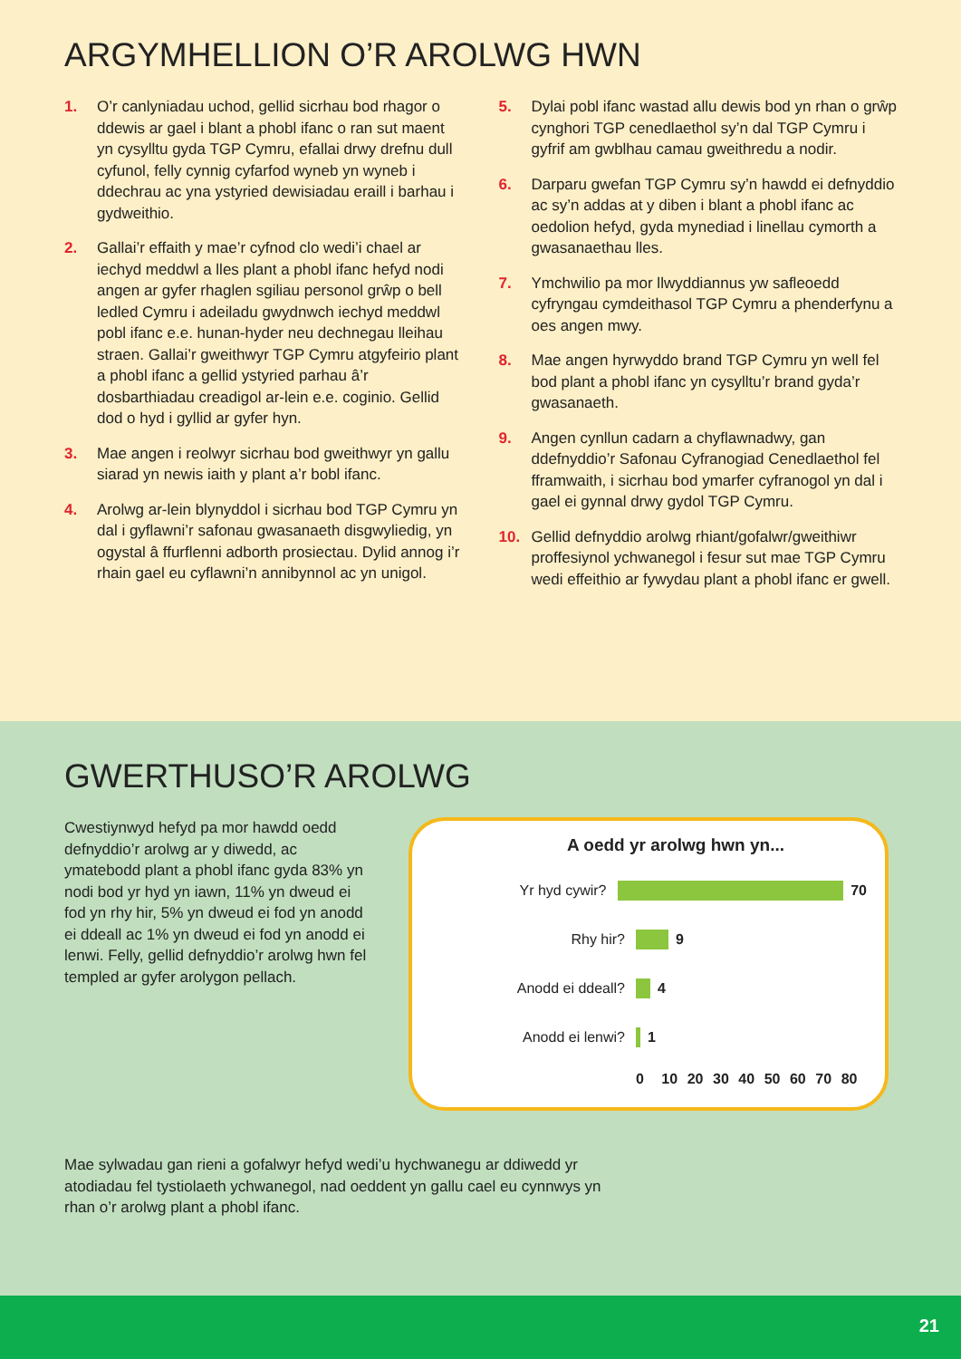ARGYMHELLION O’R AROLWG HWN
1. O’r canlyniadau uchod, gellid sicrhau bod rhagor o ddewis ar gael i blant a phobl ifanc o ran sut maent yn cysylltu gyda TGP Cymru, efallai drwy drefnu dull cyfunol, felly cynnig cyfarfod wyneb yn wyneb i ddechrau ac yna ystyried dewisiadau eraill i barhau i gydweithio.
2. Gallai’r effaith y mae’r cyfnod clo wedi’i chael ar iechyd meddwl a lles plant a phobl ifanc hefyd nodi angen ar gyfer rhaglen sgiliau personol grŵp o bell ledled Cymru i adeiladu gwydnwch iechyd meddwl pobl ifanc e.e. hunan-hyder neu dechnegau lleihau straen. Gallai’r gweithwyr TGP Cymru atgyfeirio plant a phobl ifanc a gellid ystyried parhau â’r dosbarthiadau creadigol ar-lein e.e. coginio. Gellid dod o hyd i gyllid ar gyfer hyn.
3. Mae angen i reolwyr sicrhau bod gweithwyr yn gallu siarad yn newis iaith y plant a’r bobl ifanc.
4. Arolwg ar-lein blynyddol i sicrhau bod TGP Cymru yn dal i gyflawni’r safonau gwasanaeth disgwyliedig, yn ogystal â ffurflenni adborth prosiectau. Dylid annog i’r rhain gael eu cyflawni’n annibynnol ac yn unigol.
5. Dylai pobl ifanc wastad allu dewis bod yn rhan o grŵp cynghori TGP cenedlaethol sy’n dal TGP Cymru i gyfrif am gwblhau camau gweithredu a nodir.
6. Darparu gwefan TGP Cymru sy’n hawdd ei defnyddio ac sy’n addas at y diben i blant a phobl ifanc ac oedolion hefyd, gyda mynediad i linellau cymorth a gwasanaethau lles.
7. Ymchwilio pa mor llwyddiannus yw safleoedd cyfryngau cymdeithasol TGP Cymru a phenderfynu a oes angen mwy.
8. Mae angen hyrwyddo brand TGP Cymru yn well fel bod plant a phobl ifanc yn cysylltu’r brand gyda’r gwasanaeth.
9. Angen cynllun cadarn a chyflawnadwy, gan ddefnyddio’r Safonau Cyfranogiad Cenedlaethol fel fframwaith, i sicrhau bod ymarfer cyfranogol yn dal i gael ei gynnal drwy gydol TGP Cymru.
10. Gellid defnyddio arolwg rhiant/gofalwr/gweithiwr proffesiynol ychwanegol i fesur sut mae TGP Cymru wedi effeithio ar fywydau plant a phobl ifanc er gwell.
GWERTHUSO’R AROLWG
Cwestiynwyd hefyd pa mor hawdd oedd defnyddio’r arolwg ar y diwedd, ac ymatebodd plant a phobl ifanc gyda 83% yn nodi bod yr hyd yn iawn, 11% yn dweud ei fod yn rhy hir, 5% yn dweud ei fod yn anodd ei ddeall ac 1% yn dweud ei fod yn anodd ei lenwi. Felly, gellid defnyddio’r arolwg hwn fel templed ar gyfer arolygon pellach.
A oedd yr arolwg hwn yn...
Yr hyd cywir? 70
Rhy hir? 9
Anodd ei ddeall? 4
Anodd ei lenwi? 1
0 10 20 30 40 50 60 70 80
Mae sylwadau gan rieni a gofalwyr hefyd wedi’u hychwanegu ar ddiwedd yr atodiadau fel tystiolaeth ychwanegol, nad oeddent yn gallu cael eu cynnwys yn rhan o’r arolwg plant a phobl ifanc.
21